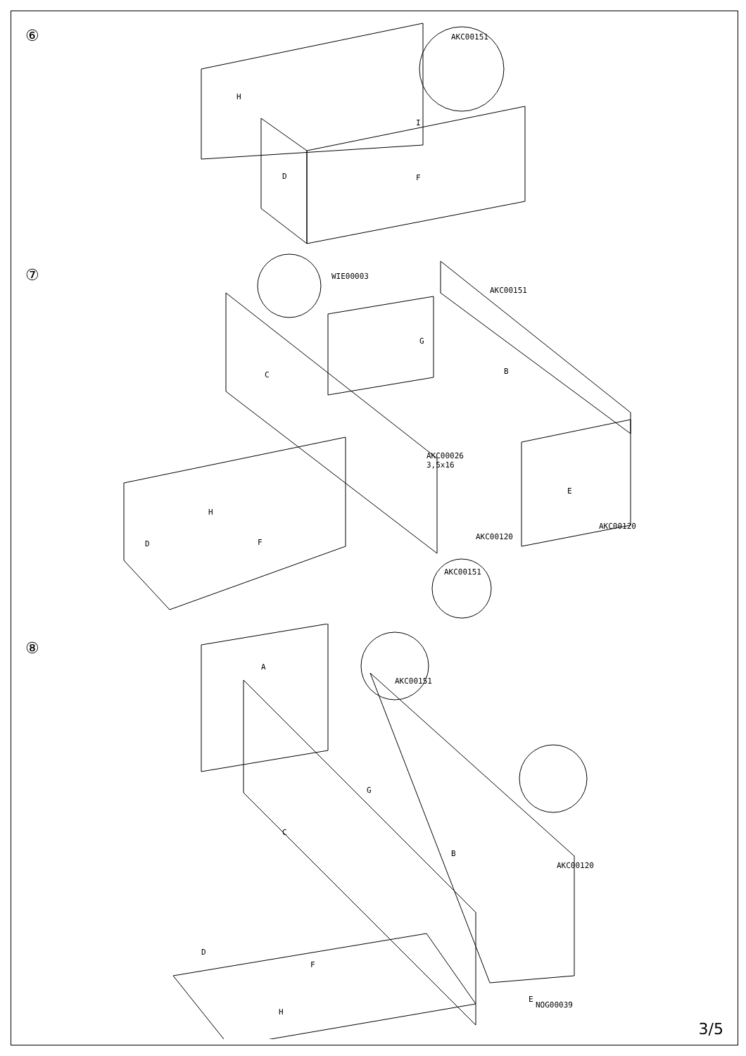⑥ AKC00151
H
I
D F
⑦ WIE00003
AKC00151
G
C B
AKC00026
3,5x16
E
H
AKC00120
AKC00120
D F
AKC00151
⑧
AKC00151
A
G
C
B
AKC00120
E
H
D
F
NOG00039
3/5